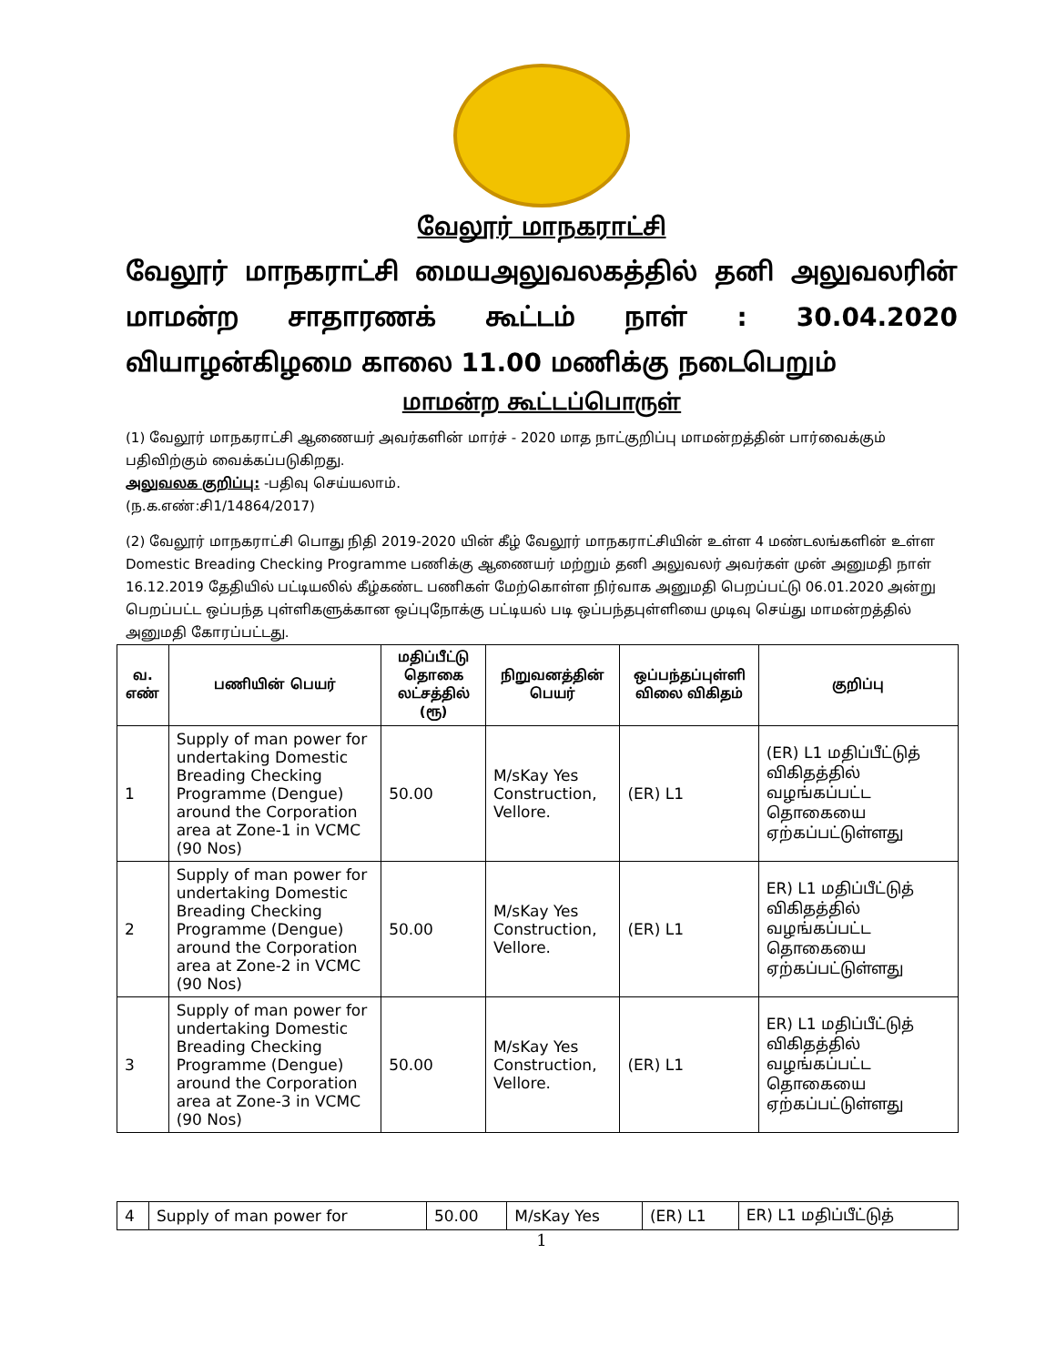வேலூர் மாநகராட்சி
வேலூர் மாநகராட்சி மையஅலுவலகத்தில் தனி அலுவலரின் மாமன்ற சாதாரணக் கூட்டம் நாள் : 30.04.2020 வியாழன்கிழமை காலை 11.00 மணிக்கு நடைபெறும்
மாமன்ற கூட்டப்பொருள்
(1) வேலூர் மாநகராட்சி ஆணையர் அவர்களின் மார்ச் - 2020 மாத நாட்குறிப்பு மாமன்றத்தின் பார்வைக்கும் பதிவிற்கும் வைக்கப்படுகிறது.
அலுவலக குறிப்பு: -பதிவு செய்யலாம்.
(ந.க.எண்:சி1/14864/2017)
(2) வேலூர் மாநகராட்சி பொது நிதி 2019-2020 யின் கீழ் வேலூர் மாநகராட்சியின் உள்ள 4 மண்டலங்களின் உள்ள Domestic Breading Checking Programme பணிக்கு ஆணையர் மற்றும் தனி அலுவலர் அவர்கள் முன் அனுமதி நாள் 16.12.2019 தேதியில் பட்டியலில் கீழ்கண்ட பணிகள் மேற்கொள்ள நிர்வாக அனுமதி பெறப்பட்டு 06.01.2020 அன்று பெறப்பட்ட ஒப்பந்த புள்ளிகளுக்கான ஒப்புநோக்கு பட்டியல் படி ஒப்பந்தபுள்ளியை முடிவு செய்து மாமன்றத்தில் அனுமதி கோரப்பட்டது.
| வ. எண் | பணியின் பெயர் | மதிப்பீட்டு தொகை லட்சத்தில் (ரூ) | நிறுவனத்தின் பெயர் | ஒப்பந்தப்புள்ளி விலை விகிதம் | குறிப்பு |
| --- | --- | --- | --- | --- | --- |
| 1 | Supply of man power for undertaking Domestic Breading Checking Programme (Dengue) around the Corporation area at Zone-1 in VCMC (90 Nos) | 50.00 | M/sKay Yes Construction, Vellore. | (ER) L1 | (ER) L1 மதிப்பீட்டுத் விகிதத்தில் வழங்கப்பட்ட தொகையை ஏற்கப்பட்டுள்ளது |
| 2 | Supply of man power for undertaking Domestic Breading Checking Programme (Dengue) around the Corporation area at Zone-2 in VCMC (90 Nos) | 50.00 | M/sKay Yes Construction, Vellore. | (ER) L1 | ER) L1 மதிப்பீட்டுத் விகிதத்தில் வழங்கப்பட்ட தொகையை ஏற்கப்பட்டுள்ளது |
| 3 | Supply of man power for undertaking Domestic Breading Checking Programme (Dengue) around the Corporation area at Zone-3 in VCMC (90 Nos) | 50.00 | M/sKay Yes Construction, Vellore. | (ER) L1 | ER) L1 மதிப்பீட்டுத் விகிதத்தில் வழங்கப்பட்ட தொகையை ஏற்கப்பட்டுள்ளது |
| 4 | Supply of man power for | 50.00 | M/sKay Yes | (ER) L1 | ER) L1 மதிப்பீட்டுத் |
1